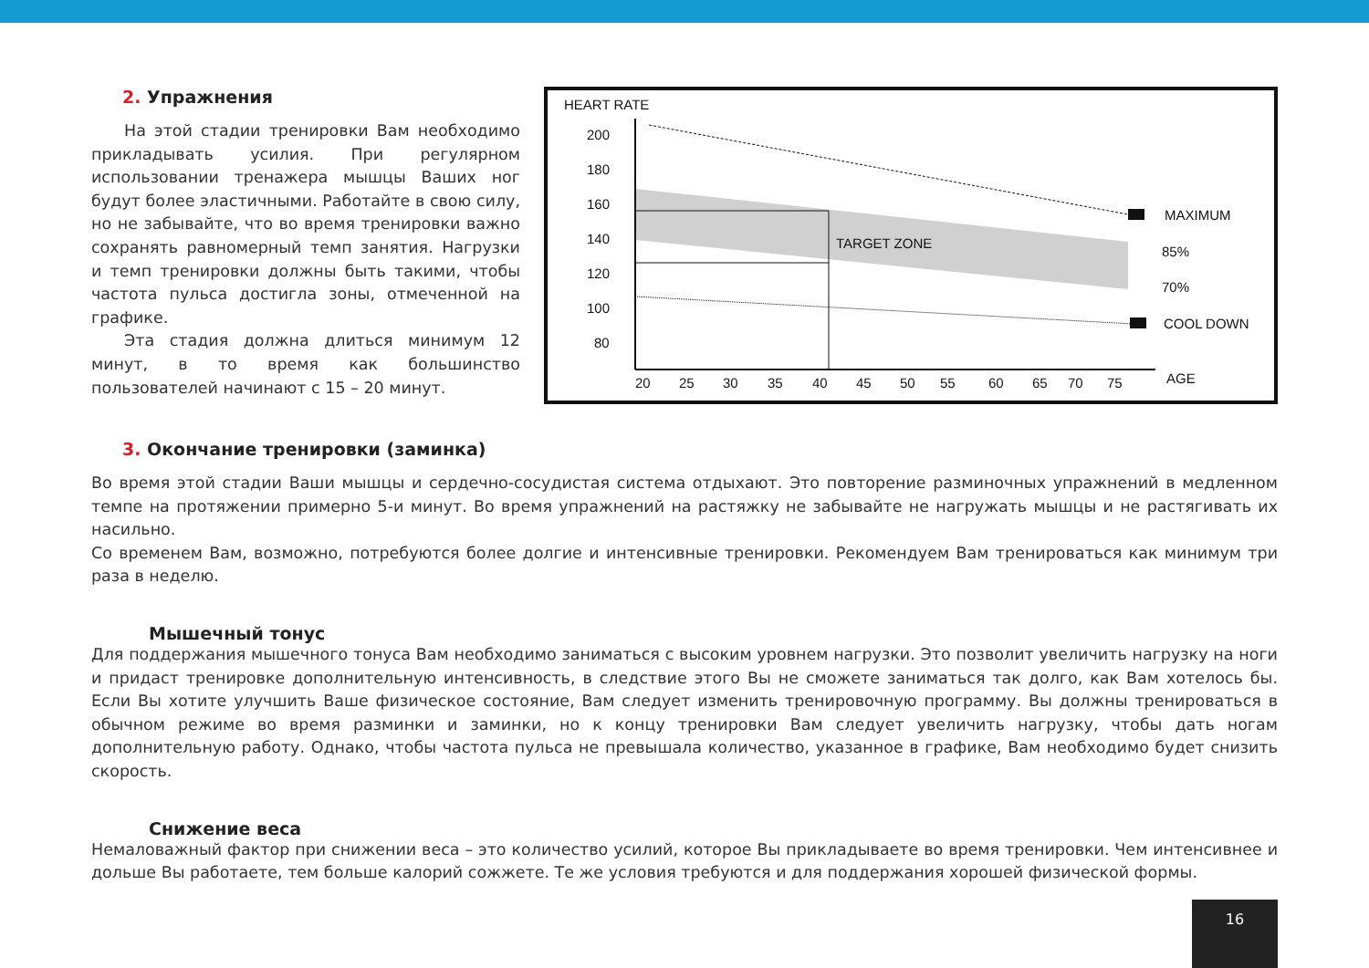2. Упражнения
На этой стадии тренировки Вам необходимо прикладывать усилия. При регулярном использовании тренажера мышцы Ваших ног будут более эластичными. Работайте в свою силу, но не забывайте, что во время тренировки важно сохранять равномерный темп занятия. Нагрузки и темп тренировки должны быть такими, чтобы частота пульса достигла зоны, отмеченной на графике.
Эта стадия должна длиться минимум 12 минут, в то время как большинство пользователей начинают с 15 – 20 минут.
HEART RATE
200
180
160
140
120
100
80
TARGET ZONE
MAXIMUM
85%
70%
COOL DOWN
20
25
30
35
40
45
50
55
60
65
70
75
AGE
3. Окончание тренировки (заминка)
Во время этой стадии Ваши мышцы и сердечно-сосудистая система отдыхают. Это повторение разминочных упражнений в медленном темпе на протяжении примерно 5-и минут. Во время упражнений на растяжку не забывайте не нагружать мышцы и не растягивать их насильно.
Со временем Вам, возможно, потребуются более долгие и интенсивные тренировки. Рекомендуем Вам тренироваться как минимум три раза в неделю.
Мышечный тонус
Для поддержания мышечного тонуса Вам необходимо заниматься с высоким уровнем нагрузки. Это позволит увеличить нагрузку на ноги и придаст тренировке дополнительную интенсивность, в следствие этого Вы не сможете заниматься так долго, как Вам хотелось бы. Если Вы хотите улучшить Ваше физическое состояние, Вам следует изменить тренировочную программу. Вы должны тренироваться в обычном режиме во время разминки и заминки, но к концу тренировки Вам следует увеличить нагрузку, чтобы дать ногам дополнительную работу. Однако, чтобы частота пульса не превышала количество, указанное в графике, Вам необходимо будет снизить скорость.
Снижение веса
Немаловажный фактор при снижении веса – это количество усилий, которое Вы прикладываете во время тренировки. Чем интенсивнее и дольше Вы работаете, тем больше калорий сожжете. Те же условия требуются и для поддержания хорошей физической формы.
16